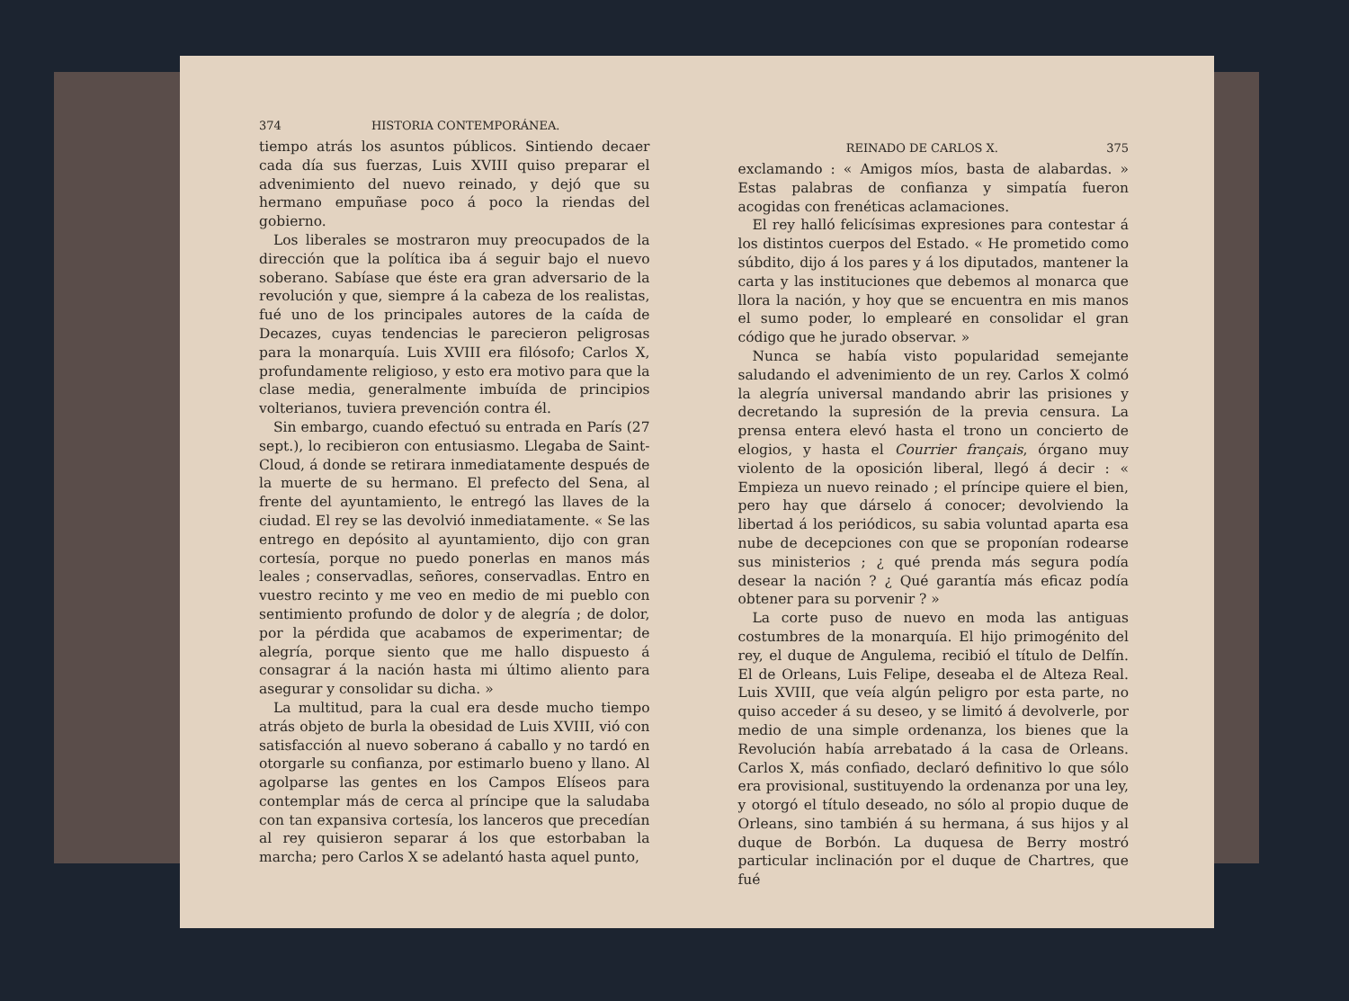374 HISTORIA CONTEMPORÁNEA.
tiempo atrás los asuntos públicos. Sintiendo decaer cada día sus fuerzas, Luis XVIII quiso preparar el advenimiento del nuevo reinado, y dejó que su hermano empuñase poco á poco la riendas del gobierno.
Los liberales se mostraron muy preocupados de la dirección que la política iba á seguir bajo el nuevo soberano. Sabíase que éste era gran adversario de la revolución y que, siempre á la cabeza de los realistas, fué uno de los principales autores de la caída de Decazes, cuyas tendencias le parecieron peligrosas para la monarquía. Luis XVIII era filósofo; Carlos X, profundamente religioso, y esto era motivo para que la clase media, generalmente imbuída de principios volterianos, tuviera prevención contra él.
Sin embargo, cuando efectuó su entrada en París (27 sept.), lo recibieron con entusiasmo. Llegaba de Saint-Cloud, á donde se retirara inmediatamente después de la muerte de su hermano. El prefecto del Sena, al frente del ayuntamiento, le entregó las llaves de la ciudad. El rey se las devolvió inmediatamente. « Se las entrego en depósito al ayuntamiento, dijo con gran cortesía, porque no puedo ponerlas en manos más leales ; conservadlas, señores, conservadlas. Entro en vuestro recinto y me veo en medio de mi pueblo con sentimiento profundo de dolor y de alegría ; de dolor, por la pérdida que acabamos de experimentar; de alegría, porque siento que me hallo dispuesto á consagrar á la nación hasta mi último aliento para asegurar y consolidar su dicha. »
La multitud, para la cual era desde mucho tiempo atrás objeto de burla la obesidad de Luis XVIII, vió con satisfacción al nuevo soberano á caballo y no tardó en otorgarle su confianza, por estimarlo bueno y llano. Al agolparse las gentes en los Campos Elíseos para contemplar más de cerca al príncipe que la saludaba con tan expansiva cortesía, los lanceros que precedían al rey quisieron separar á los que estorbaban la marcha; pero Carlos X se adelantó hasta aquel punto,
REINADO DE CARLOS X. 375
exclamando : « Amigos míos, basta de alabardas. » Estas palabras de confianza y simpatía fueron acogidas con frenéticas aclamaciones.
El rey halló felicísimas expresiones para contestar á los distintos cuerpos del Estado. « He prometido como súbdito, dijo á los pares y á los diputados, mantener la carta y las instituciones que debemos al monarca que llora la nación, y hoy que se encuentra en mis manos el sumo poder, lo emplearé en consolidar el gran código que he jurado observar. »
Nunca se había visto popularidad semejante saludando el advenimiento de un rey. Carlos X colmó la alegría universal mandando abrir las prisiones y decretando la supresión de la previa censura. La prensa entera elevó hasta el trono un concierto de elogios, y hasta el Courrier français, órgano muy violento de la oposición liberal, llegó á decir : « Empieza un nuevo reinado ; el príncipe quiere el bien, pero hay que dárselo á conocer; devolviendo la libertad á los periódicos, su sabia voluntad aparta esa nube de decepciones con que se proponían rodearse sus ministerios ; ¿ qué prenda más segura podía desear la nación ? ¿ Qué garantía más eficaz podía obtener para su porvenir ? »
La corte puso de nuevo en moda las antiguas costumbres de la monarquía. El hijo primogénito del rey, el duque de Angulema, recibió el título de Delfín. El de Orleans, Luis Felipe, deseaba el de Alteza Real. Luis XVIII, que veía algún peligro por esta parte, no quiso acceder á su deseo, y se limitó á devolverle, por medio de una simple ordenanza, los bienes que la Revolución había arrebatado á la casa de Orleans. Carlos X, más confiado, declaró definitivo lo que sólo era provisional, sustituyendo la ordenanza por una ley, y otorgó el título deseado, no sólo al propio duque de Orleans, sino también á su hermana, á sus hijos y al duque de Borbón. La duquesa de Berry mostró particular inclinación por el duque de Chartres, que fué